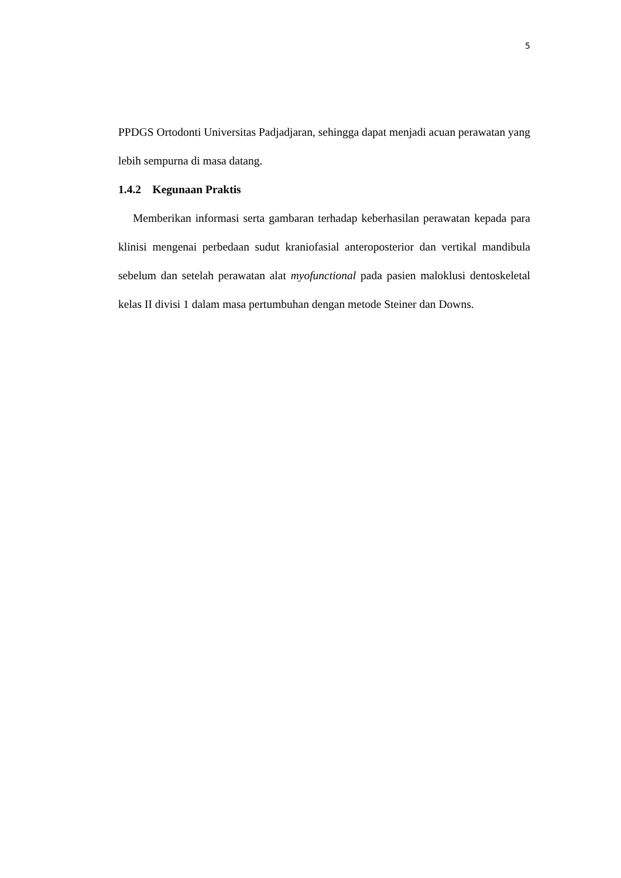5
PPDGS Ortodonti Universitas Padjadjaran, sehingga dapat menjadi acuan perawatan yang lebih sempurna di masa datang.
1.4.2 Kegunaan Praktis
Memberikan informasi serta gambaran terhadap keberhasilan perawatan kepada para klinisi mengenai perbedaan sudut kraniofasial anteroposterior dan vertikal mandibula sebelum dan setelah perawatan alat myofunctional pada pasien maloklusi dentoskeletal kelas II divisi 1 dalam masa pertumbuhan dengan metode Steiner dan Downs.